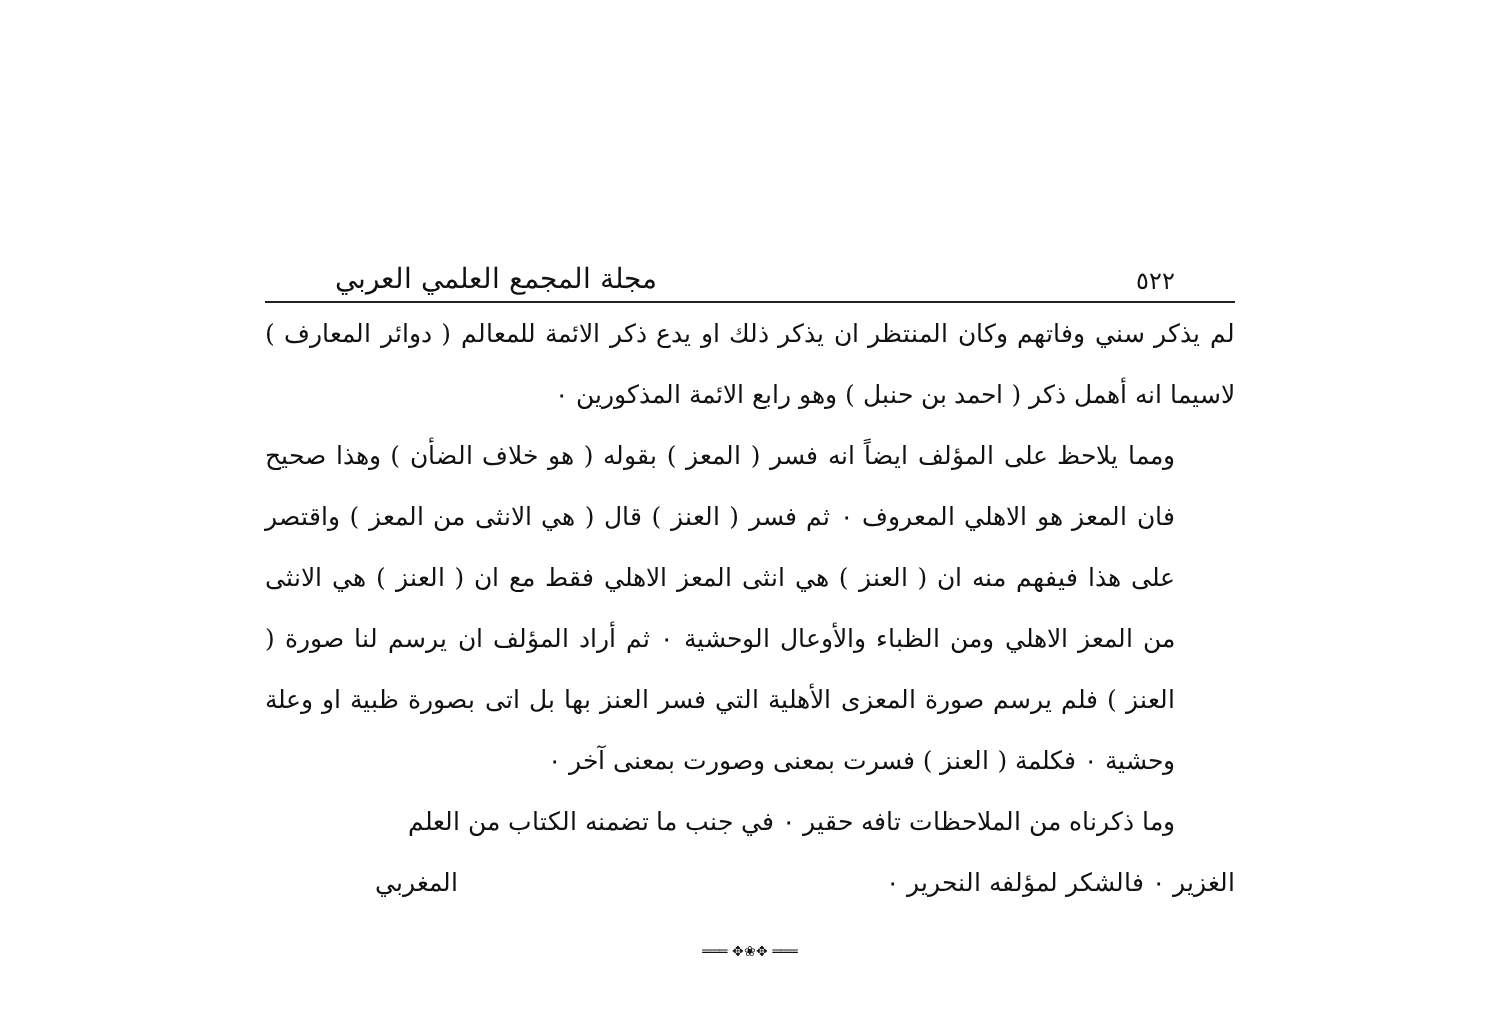٥٢٢ مجلة المجمع العلمي العربي
لم يذكر سني وفاتهم وكان المنتظر ان يذكر ذلك او يدع ذكر الائمة للمعالم ( دوائر المعارف ) لاسيما انه أهمل ذكر ( احمد بن حنبل ) وهو رابع الائمة المذكورين ٠
ومما يلاحظ على المؤلف ايضاً انه فسر ( المعز ) بقوله ( هو خلاف الضأن ) وهذا صحيح فان المعز هو الاهلي المعروف ٠ ثم فسر ( العنز ) قال ( هي الانثى من المعز ) واقتصر على هذا فيفهم منه ان ( العنز ) هي انثى المعز الاهلي فقط مع ان ( العنز ) هي الانثى من المعز الاهلي ومن الظباء والأوعال الوحشية ٠ ثم أراد المؤلف ان يرسم لنا صورة ( العنز ) فلم يرسم صورة المعزى الأهلية التي فسر العنز بها بل اتى بصورة ظبية او وعلة وحشية ٠ فكلمة ( العنز ) فسرت بمعنى وصورت بمعنى آخر ٠
وما ذكرناه من الملاحظات تافه حقير ٠ في جنب ما تضمنه الكتاب من العلم
الغزير ٠ فالشكر لمؤلفه النحرير ٠ المغربي
═══ ✥❀✥ ═══